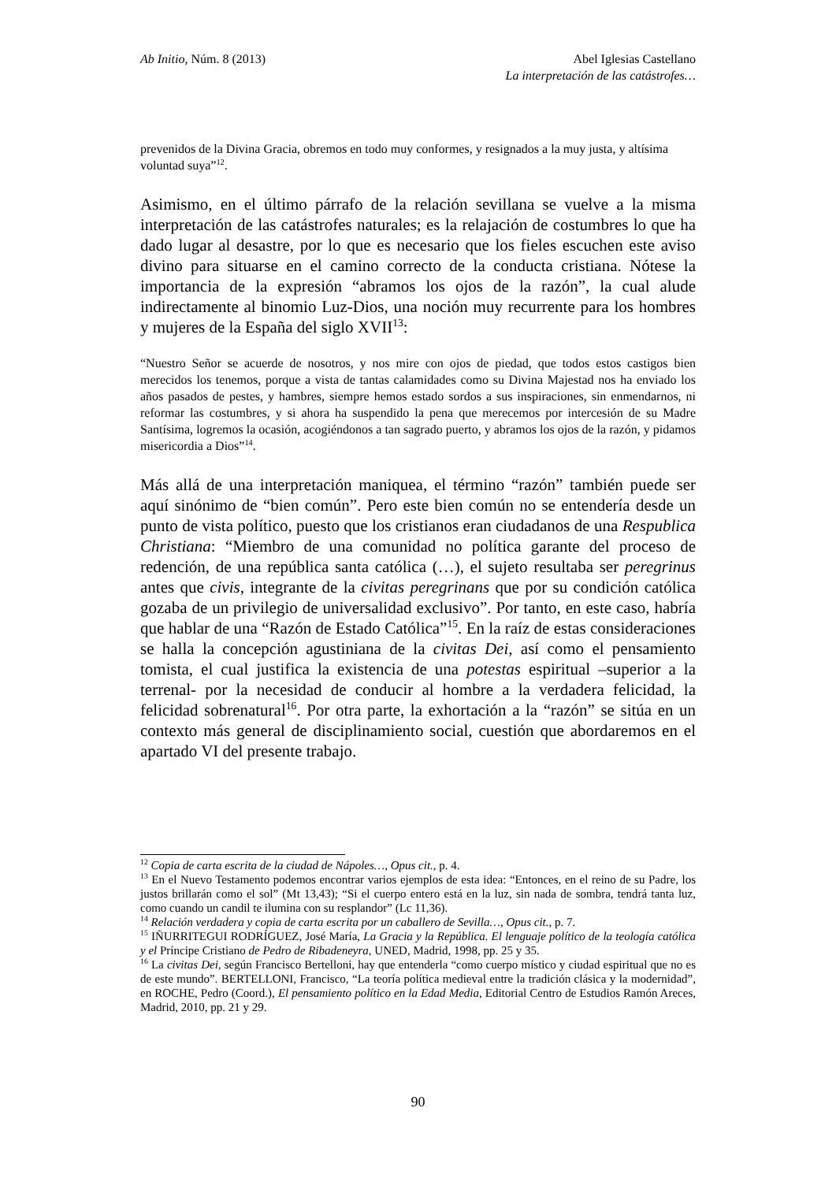Ab Initio, Núm. 8 (2013) Abel Iglesias Castellano
La interpretación de las catástrofes…
prevenidos de la Divina Gracia, obremos en todo muy conformes, y resignados a la muy justa, y altísima voluntad suya”<sup>12</sup>.
Asimismo, en el último párrafo de la relación sevillana se vuelve a la misma interpretación de las catástrofes naturales; es la relajación de costumbres lo que ha dado lugar al desastre, por lo que es necesario que los fieles escuchen este aviso divino para situarse en el camino correcto de la conducta cristiana. Nótese la importancia de la expresión “abramos los ojos de la razón”, la cual alude indirectamente al binomio Luz-Dios, una noción muy recurrente para los hombres y mujeres de la España del siglo XVII<sup>13</sup>:
“Nuestro Señor se acuerde de nosotros, y nos mire con ojos de piedad, que todos estos castigos bien merecidos los tenemos, porque a vista de tantas calamidades como su Divina Majestad nos ha enviado los años pasados de pestes, y hambres, siempre hemos estado sordos a sus inspiraciones, sin enmendarnos, ni reformar las costumbres, y si ahora ha suspendido la pena que merecemos por intercesión de su Madre Santísima, logremos la ocasión, acogiéndonos a tan sagrado puerto, y abramos los ojos de la razón, y pidamos misericordia a Dios”<sup>14</sup>.
Más allá de una interpretación maniquea, el término “razón” también puede ser aquí sinónimo de “bien común”. Pero este bien común no se entendería desde un punto de vista político, puesto que los cristianos eran ciudadanos de una Respublica Christiana: “Miembro de una comunidad no política garante del proceso de redención, de una república santa católica (…), el sujeto resultaba ser peregrinus antes que civis, integrante de la civitas peregrinans que por su condición católica gozaba de un privilegio de universalidad exclusivo”. Por tanto, en este caso, habría que hablar de una “Razón de Estado Católica”<sup>15</sup>. En la raíz de estas consideraciones se halla la concepción agustiniana de la civitas Dei, así como el pensamiento tomista, el cual justifica la existencia de una potestas espiritual –superior a la terrenal- por la necesidad de conducir al hombre a la verdadera felicidad, la felicidad sobrenatural<sup>16</sup>. Por otra parte, la exhortación a la “razón” se sitúa en un contexto más general de disciplinamiento social, cuestión que abordaremos en el apartado VI del presente trabajo.
<sup>12</sup> Copia de carta escrita de la ciudad de Nápoles…, Opus cit., p. 4.
<sup>13</sup> En el Nuevo Testamento podemos encontrar varios ejemplos de esta idea: “Entonces, en el reino de su Padre, los justos brillarán como el sol” (Mt 13,43); “Si el cuerpo entero está en la luz, sin nada de sombra, tendrá tanta luz, como cuando un candil te ilumina con su resplandor” (Lc 11,36).
<sup>14</sup> Relación verdadera y copia de carta escrita por un caballero de Sevilla…, Opus cit., p. 7.
<sup>15</sup> IÑURRITEGUI RODRÍGUEZ, José María, La Gracia y la República. El lenguaje político de la teología católica y el Príncipe Cristiano de Pedro de Ribadeneyra, UNED, Madrid, 1998, pp. 25 y 35.
<sup>16</sup> La civitas Dei, según Francisco Bertelloni, hay que entenderla “como cuerpo místico y ciudad espiritual que no es de este mundo”. BERTELLONI, Francisco, “La teoría política medieval entre la tradición clásica y la modernidad”, en ROCHE, Pedro (Coord.), El pensamiento político en la Edad Media, Editorial Centro de Estudios Ramón Areces, Madrid, 2010, pp. 21 y 29.
90